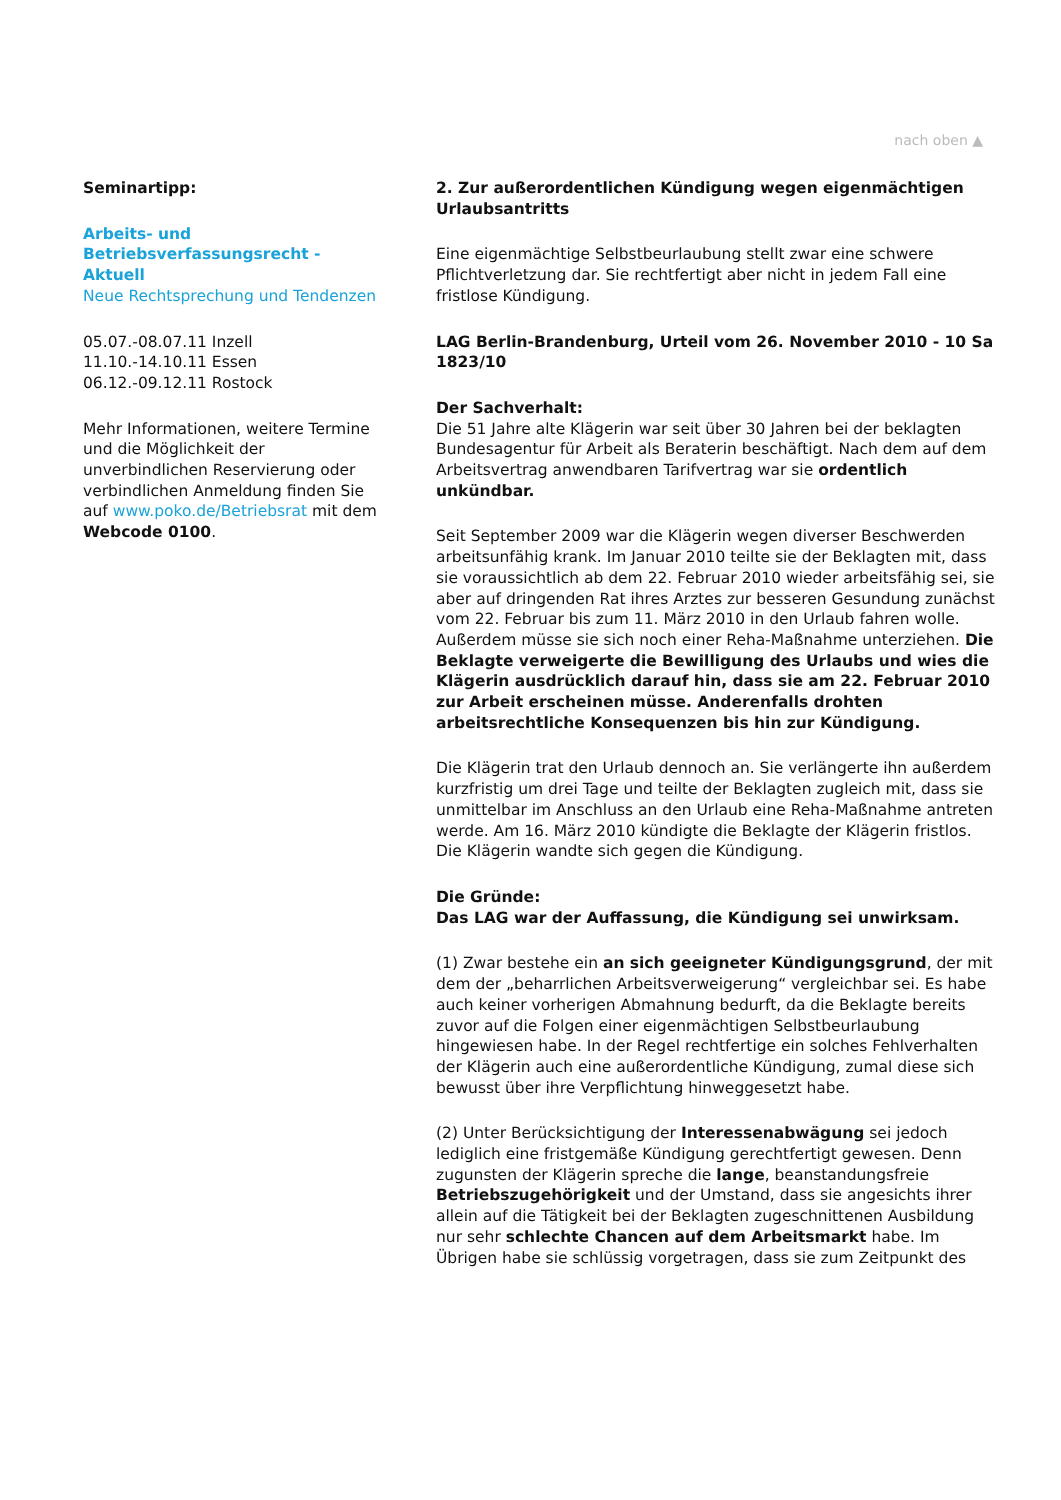nach oben ▲
Seminartipp:
Arbeits- und Betriebsverfassungsrecht - Aktuell
Neue Rechtsprechung und Tendenzen
05.07.-08.07.11 Inzell
11.10.-14.10.11 Essen
06.12.-09.12.11 Rostock
Mehr Informationen, weitere Termine und die Möglichkeit der unverbindlichen Reservierung oder verbindlichen Anmeldung finden Sie auf www.poko.de/Betriebsrat mit dem Webcode 0100.
2. Zur außerordentlichen Kündigung wegen eigenmächtigen Urlaubsantritts
Eine eigenmächtige Selbstbeurlaubung stellt zwar eine schwere Pflichtverletzung dar. Sie rechtfertigt aber nicht in jedem Fall eine fristlose Kündigung.
LAG Berlin-Brandenburg, Urteil vom 26. November 2010 - 10 Sa 1823/10
Der Sachverhalt:
Die 51 Jahre alte Klägerin war seit über 30 Jahren bei der beklagten Bundesagentur für Arbeit als Beraterin beschäftigt. Nach dem auf dem Arbeitsvertrag anwendbaren Tarifvertrag war sie ordentlich unkündbar.
Seit September 2009 war die Klägerin wegen diverser Beschwerden arbeitsunfähig krank. Im Januar 2010 teilte sie der Beklagten mit, dass sie voraussichtlich ab dem 22. Februar 2010 wieder arbeitsfähig sei, sie aber auf dringenden Rat ihres Arztes zur besseren Gesundung zunächst vom 22. Februar bis zum 11. März 2010 in den Urlaub fahren wolle. Außerdem müsse sie sich noch einer Reha-Maßnahme unterziehen. Die Beklagte verweigerte die Bewilligung des Urlaubs und wies die Klägerin ausdrücklich darauf hin, dass sie am 22. Februar 2010 zur Arbeit erscheinen müsse. Anderenfalls drohten arbeitsrechtliche Konsequenzen bis hin zur Kündigung.
Die Klägerin trat den Urlaub dennoch an. Sie verlängerte ihn außerdem kurzfristig um drei Tage und teilte der Beklagten zugleich mit, dass sie unmittelbar im Anschluss an den Urlaub eine Reha-Maßnahme antreten werde. Am 16. März 2010 kündigte die Beklagte der Klägerin fristlos. Die Klägerin wandte sich gegen die Kündigung.
Die Gründe:
Das LAG war der Auffassung, die Kündigung sei unwirksam.
(1) Zwar bestehe ein an sich geeigneter Kündigungsgrund, der mit dem der „beharrlichen Arbeitsverweigerung“ vergleichbar sei. Es habe auch keiner vorherigen Abmahnung bedurft, da die Beklagte bereits zuvor auf die Folgen einer eigenmächtigen Selbstbeurlaubung hingewiesen habe. In der Regel rechtfertige ein solches Fehlverhalten der Klägerin auch eine außerordentliche Kündigung, zumal diese sich bewusst über ihre Verpflichtung hinweggesetzt habe.
(2) Unter Berücksichtigung der Interessenabwägung sei jedoch lediglich eine fristgemäße Kündigung gerechtfertigt gewesen. Denn zugunsten der Klägerin spreche die lange, beanstandungsfreie Betriebszugehörigkeit und der Umstand, dass sie angesichts ihrer allein auf die Tätigkeit bei der Beklagten zugeschnittenen Ausbildung nur sehr schlechte Chancen auf dem Arbeitsmarkt habe. Im Übrigen habe sie schlüssig vorgetragen, dass sie zum Zeitpunkt des